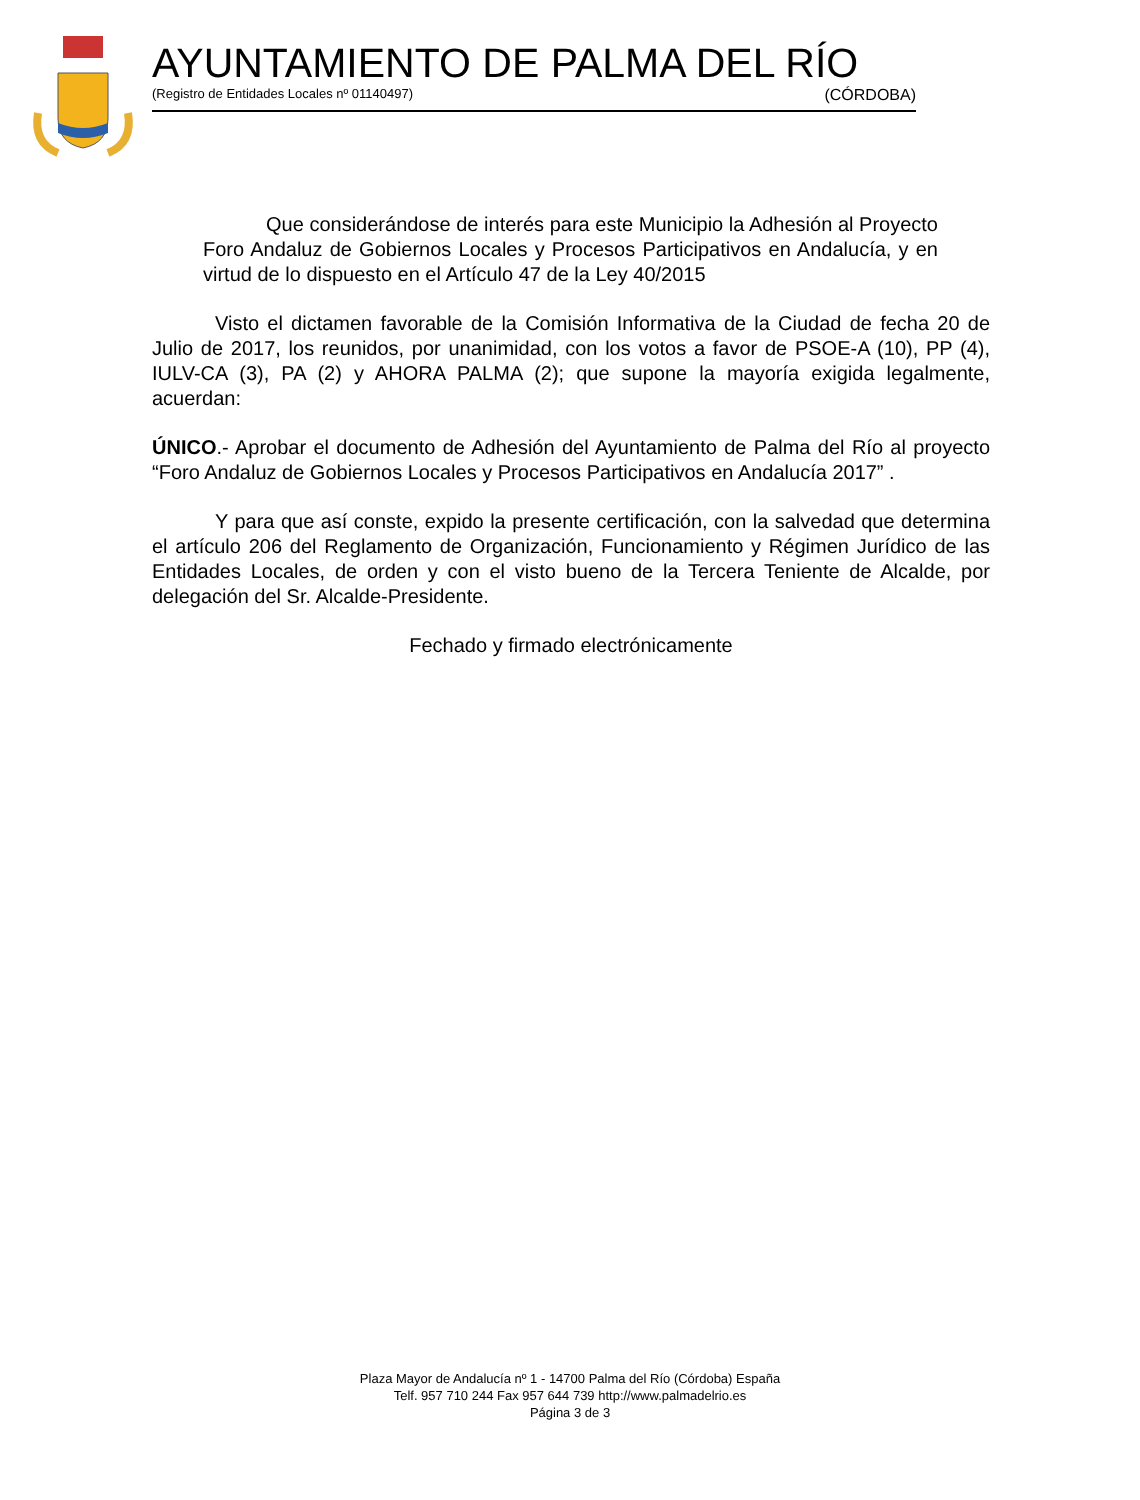AYUNTAMIENTO DE PALMA DEL RÍO
(Registro de Entidades Locales nº 01140497) (CÓRDOBA)
Que considerándose de interés para este Municipio la Adhesión al Proyecto Foro Andaluz de Gobiernos Locales y Procesos Participativos en Andalucía, y en virtud de lo dispuesto en el Artículo 47 de la Ley 40/2015
Visto el dictamen favorable de la Comisión Informativa de la Ciudad de fecha 20 de Julio de 2017, los reunidos, por unanimidad, con los votos a favor de PSOE-A (10), PP (4), IULV-CA (3), PA (2) y AHORA PALMA (2); que supone la mayoría exigida legalmente, acuerdan:
ÚNICO.- Aprobar el documento de Adhesión del Ayuntamiento de Palma del Río al proyecto “Foro Andaluz de Gobiernos Locales y Procesos Participativos en Andalucía 2017” .
Y para que así conste, expido la presente certificación, con la salvedad que determina el artículo 206 del Reglamento de Organización, Funcionamiento y Régimen Jurídico de las Entidades Locales, de orden y con el visto bueno de la Tercera Teniente de Alcalde, por delegación del Sr. Alcalde-Presidente.
Fechado y firmado electrónicamente
Plaza Mayor de Andalucía nº 1 - 14700 Palma del Río (Córdoba) España
Telf. 957 710 244 Fax 957 644 739 http://www.palmadelrio.es
Página 3 de 3